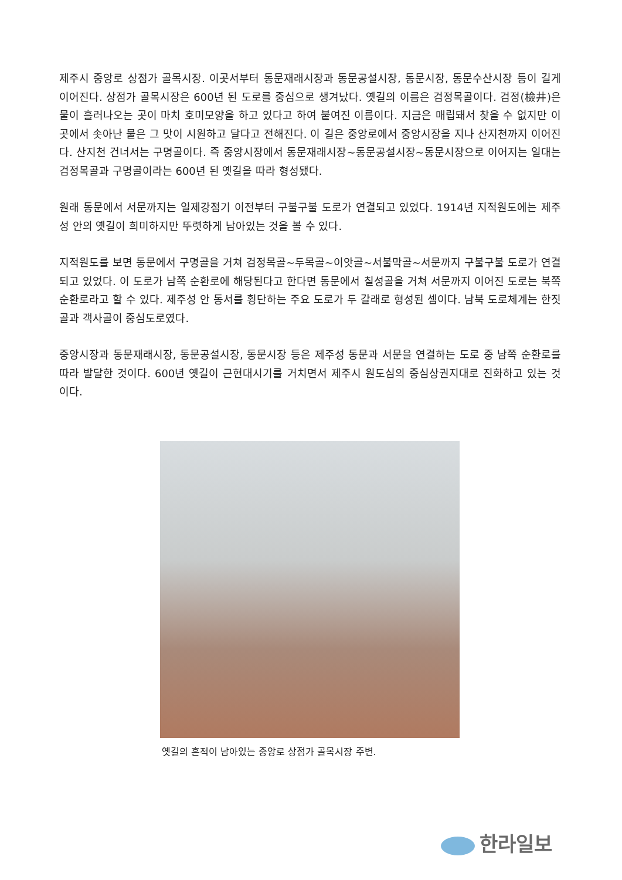제주시 중앙로 상점가 골목시장. 이곳서부터 동문재래시장과 동문공설시장, 동문시장, 동문수산시장 등이 길게 이어진다. 상점가 골목시장은 600년 된 도로를 중심으로 생겨났다. 옛길의 이름은 검정목골이다. 검정(檢井)은 물이 흘러나오는 곳이 마치 호미모양을 하고 있다고 하여 붙여진 이름이다. 지금은 매립돼서 찾을 수 없지만 이곳에서 솟아난 물은 그 맛이 시원하고 달다고 전해진다. 이 길은 중앙로에서 중앙시장을 지나 산지천까지 이어진다. 산지천 건너서는 구명골이다. 즉 중앙시장에서 동문재래시장~동문공설시장~동문시장으로 이어지는 일대는 검정목골과 구명골이라는 600년 된 옛길을 따라 형성됐다.
원래 동문에서 서문까지는 일제강점기 이전부터 구불구불 도로가 연결되고 있었다. 1914년 지적원도에는 제주성 안의 옛길이 희미하지만 뚜렷하게 남아있는 것을 볼 수 있다.
지적원도를 보면 동문에서 구명골을 거쳐 검정목골~두목골~이앗골~서불막골~서문까지 구불구불 도로가 연결되고 있었다. 이 도로가 남쪽 순환로에 해당된다고 한다면 동문에서 칠성골을 거쳐 서문까지 이어진 도로는 북쪽 순환로라고 할 수 있다. 제주성 안 동서를 횡단하는 주요 도로가 두 갈래로 형성된 셈이다. 남북 도로체계는 한짓골과 객사골이 중심도로였다.
중앙시장과 동문재래시장, 동문공설시장, 동문시장 등은 제주성 동문과 서문을 연결하는 도로 중 남쪽 순환로를 따라 발달한 것이다. 600년 옛길이 근현대시기를 거치면서 제주시 원도심의 중심상권지대로 진화하고 있는 것이다.
옛길의 흔적이 남아있는 중앙로 상점가 골목시장 주변.
한라일보